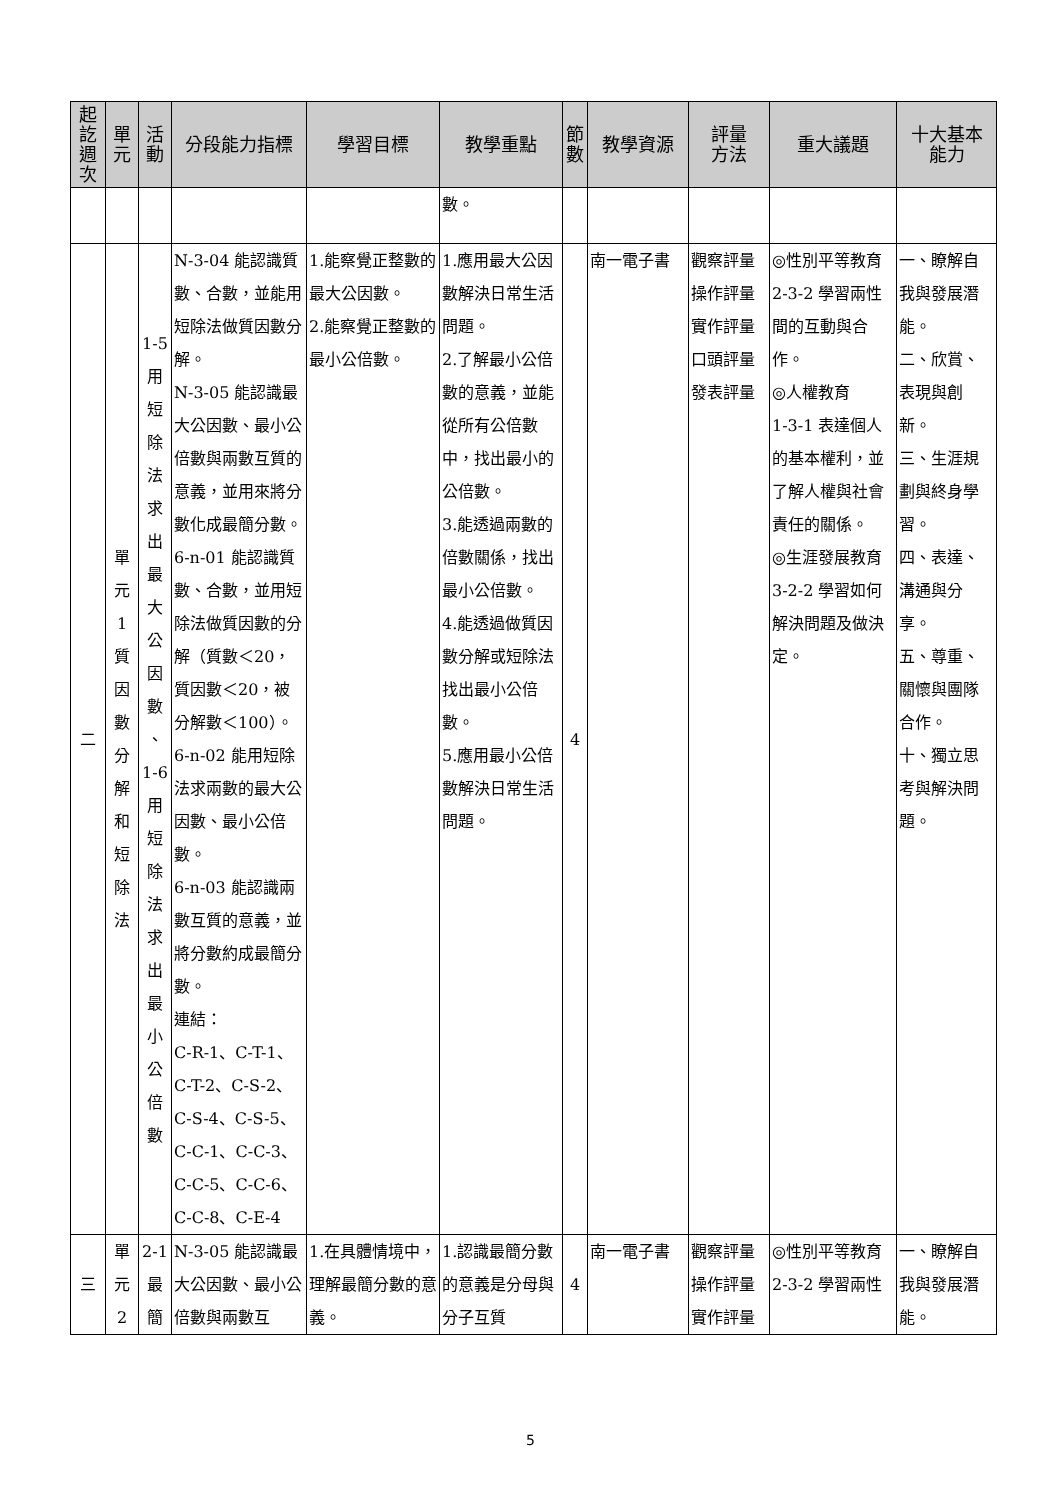| 起 訖 週 次 | 單 元 | 活 動 | 分段能力指標 | 學習目標 | 教學重點 | 節 數 | 教學資源 | 評量 方法 | 重大議題 | 十大基本 能力 |
| --- | --- | --- | --- | --- | --- | --- | --- | --- | --- | --- |
| | | | | | 數。 | | | | | |
| 二 | 單 元 1 質 因 數 分 解 和 短 除 法 | 1-5 用 短 除 法 求 出 最 大 公 因 數 、 1-6 用 短 除 法 求 出 最 小 公 倍 數 | N-3-04 能認識質數、合數，並能用短除法做質因數分解。 N-3-05 能認識最大公因數、最小公倍數與兩數互質的意義，並用來將分數化成最簡分數。 6-n-01 能認識質數、合數，並用短除法做質因數的分解（質數＜20，質因數＜20，被分解數＜100）。 6-n-02 能用短除法求兩數的最大公因數、最小公倍數。 6-n-03 能認識兩數互質的意義，並將分數約成最簡分數。 連結： C-R-1、C-T-1、C-T-2、C-S-2、C-S-4、C-S-5、C-C-1、C-C-3、C-C-5、C-C-6、C-C-8、C-E-4 | 1.能察覺正整數的最大公因數。 2.能察覺正整數的最小公倍數。 | 1.應用最大公因數解決日常生活問題。 2.了解最小公倍數的意義，並能從所有公倍數中，找出最小的公倍數。 3.能透過兩數的倍數關係，找出最小公倍數。 4.能透過做質因數分解或短除法找出最小公倍數。 5.應用最小公倍數解決日常生活問題。 | 4 | 南一電子書 | 觀察評量 操作評量 實作評量 口頭評量 發表評量 | ◎性別平等教育 2-3-2 學習兩性間的互動與合作。 ◎人權教育 1-3-1 表達個人的基本權利，並了解人權與社會責任的關係。 ◎生涯發展教育 3-2-2 學習如何解決問題及做決定。 | 一、瞭解自我與發展潛能。 二、欣賞、表現與創新。 三、生涯規劃與終身學習。 四、表達、溝通與分享。 五、尊重、關懷與團隊合作。 十、獨立思考與解決問題。 |
| 三 | 單 元 2 | 2-1 最 簡 | N-3-05 能認識最大公因數、最小公倍數與兩數互 | 1.在具體情境中，理解最簡分數的意義。 | 1.認識最簡分數的意義是分母與分子互質 | 4 | 南一電子書 | 觀察評量 操作評量 實作評量 | ◎性別平等教育 2-3-2 學習兩性 | 一、瞭解自我與發展潛能。 |
5